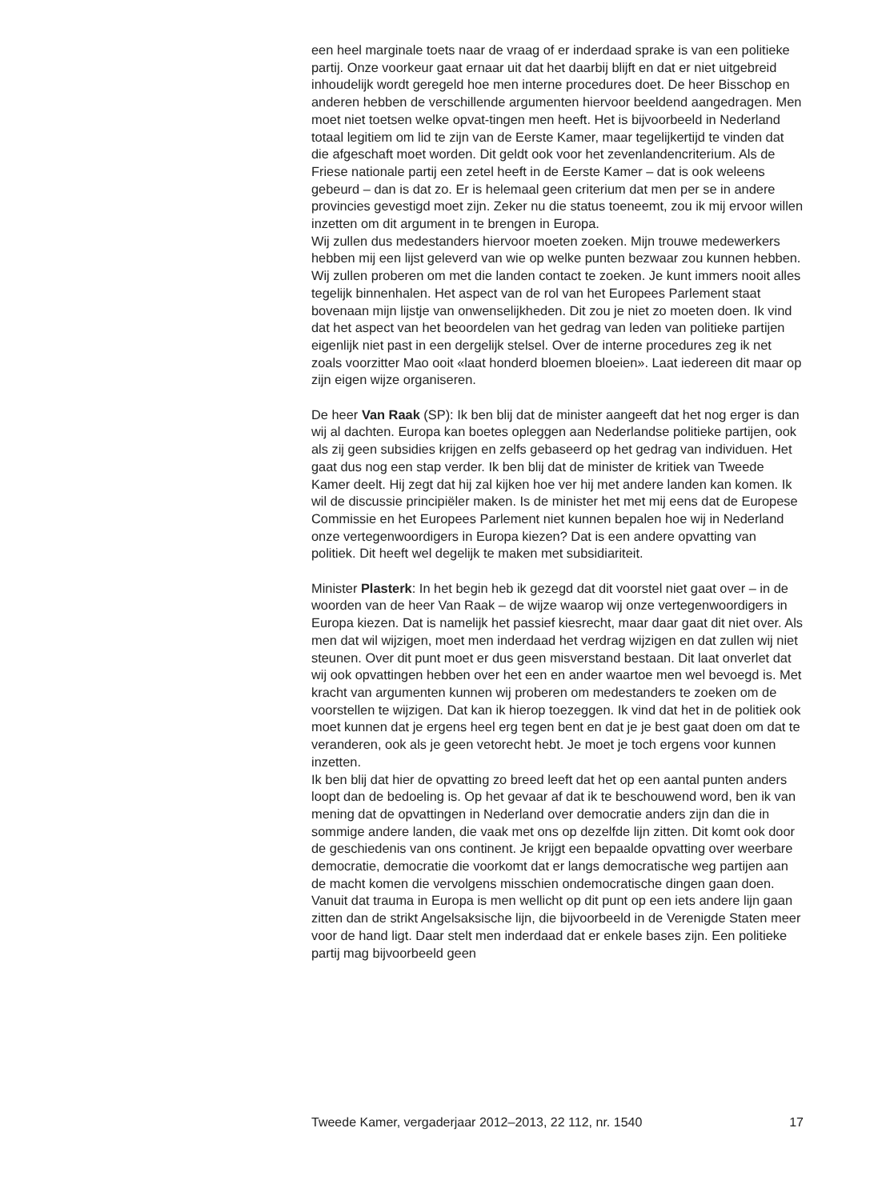een heel marginale toets naar de vraag of er inderdaad sprake is van een politieke partij. Onze voorkeur gaat ernaar uit dat het daarbij blijft en dat er niet uitgebreid inhoudelijk wordt geregeld hoe men interne procedures doet. De heer Bisschop en anderen hebben de verschillende argumenten hiervoor beeldend aangedragen. Men moet niet toetsen welke opvat-tingen men heeft. Het is bijvoorbeeld in Nederland totaal legitiem om lid te zijn van de Eerste Kamer, maar tegelijkertijd te vinden dat die afgeschaft moet worden. Dit geldt ook voor het zevenlandencriterium. Als de Friese nationale partij een zetel heeft in de Eerste Kamer – dat is ook weleens gebeurd – dan is dat zo. Er is helemaal geen criterium dat men per se in andere provincies gevestigd moet zijn. Zeker nu die status toeneemt, zou ik mij ervoor willen inzetten om dit argument in te brengen in Europa.
Wij zullen dus medestanders hiervoor moeten zoeken. Mijn trouwe medewerkers hebben mij een lijst geleverd van wie op welke punten bezwaar zou kunnen hebben. Wij zullen proberen om met die landen contact te zoeken. Je kunt immers nooit alles tegelijk binnenhalen. Het aspect van de rol van het Europees Parlement staat bovenaan mijn lijstje van onwenselijkheden. Dit zou je niet zo moeten doen. Ik vind dat het aspect van het beoordelen van het gedrag van leden van politieke partijen eigenlijk niet past in een dergelijk stelsel. Over de interne procedures zeg ik net zoals voorzitter Mao ooit «laat honderd bloemen bloeien». Laat iedereen dit maar op zijn eigen wijze organiseren.
De heer Van Raak (SP): Ik ben blij dat de minister aangeeft dat het nog erger is dan wij al dachten. Europa kan boetes opleggen aan Nederlandse politieke partijen, ook als zij geen subsidies krijgen en zelfs gebaseerd op het gedrag van individuen. Het gaat dus nog een stap verder. Ik ben blij dat de minister de kritiek van Tweede Kamer deelt. Hij zegt dat hij zal kijken hoe ver hij met andere landen kan komen. Ik wil de discussie principiëler maken. Is de minister het met mij eens dat de Europese Commissie en het Europees Parlement niet kunnen bepalen hoe wij in Nederland onze vertegenwoordigers in Europa kiezen? Dat is een andere opvatting van politiek. Dit heeft wel degelijk te maken met subsidiariteit.
Minister Plasterk: In het begin heb ik gezegd dat dit voorstel niet gaat over – in de woorden van de heer Van Raak – de wijze waarop wij onze vertegenwoordigers in Europa kiezen. Dat is namelijk het passief kiesrecht, maar daar gaat dit niet over. Als men dat wil wijzigen, moet men inderdaad het verdrag wijzigen en dat zullen wij niet steunen. Over dit punt moet er dus geen misverstand bestaan. Dit laat onverlet dat wij ook opvattingen hebben over het een en ander waartoe men wel bevoegd is. Met kracht van argumenten kunnen wij proberen om medestanders te zoeken om de voorstellen te wijzigen. Dat kan ik hierop toezeggen. Ik vind dat het in de politiek ook moet kunnen dat je ergens heel erg tegen bent en dat je je best gaat doen om dat te veranderen, ook als je geen vetorecht hebt. Je moet je toch ergens voor kunnen inzetten.
Ik ben blij dat hier de opvatting zo breed leeft dat het op een aantal punten anders loopt dan de bedoeling is. Op het gevaar af dat ik te beschouwend word, ben ik van mening dat de opvattingen in Nederland over democratie anders zijn dan die in sommige andere landen, die vaak met ons op dezelfde lijn zitten. Dit komt ook door de geschiedenis van ons continent. Je krijgt een bepaalde opvatting over weerbare democratie, democratie die voorkomt dat er langs democratische weg partijen aan de macht komen die vervolgens misschien ondemocratische dingen gaan doen. Vanuit dat trauma in Europa is men wellicht op dit punt op een iets andere lijn gaan zitten dan de strikt Angelsaksische lijn, die bijvoorbeeld in de Verenigde Staten meer voor de hand ligt. Daar stelt men inderdaad dat er enkele bases zijn. Een politieke partij mag bijvoorbeeld geen
Tweede Kamer, vergaderjaar 2012–2013, 22 112, nr. 1540 17